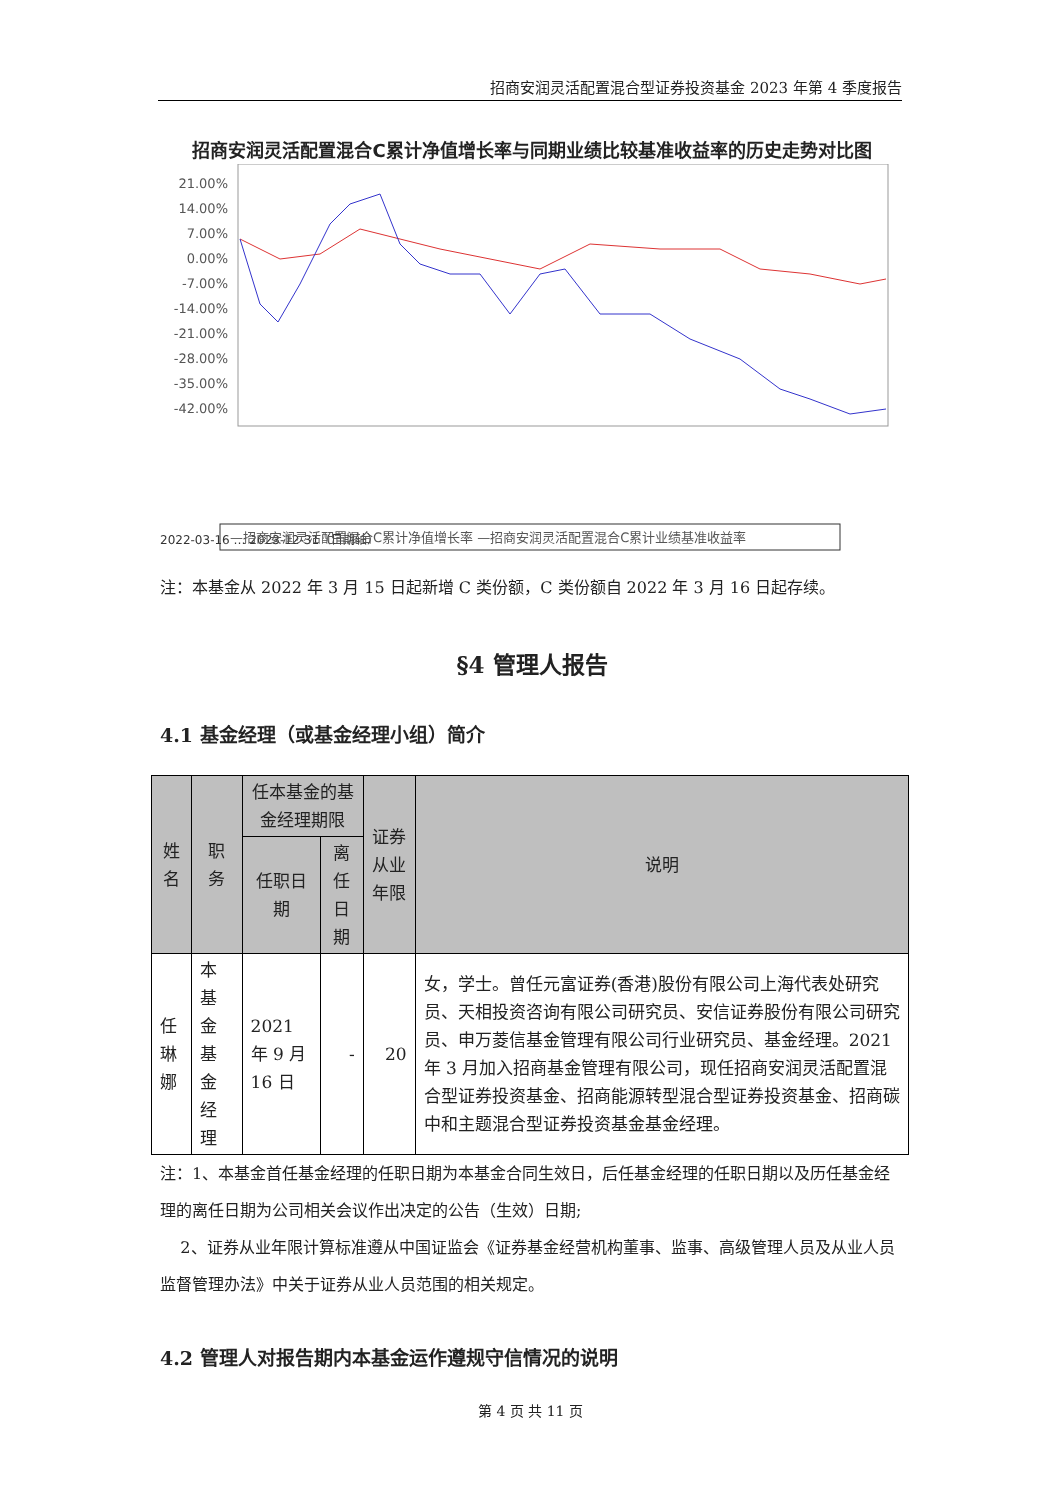招商安润灵活配置混合型证券投资基金 2023 年第 4 季度报告
招商安润灵活配置混合C累计净值增长率与同期业绩比较基准收益率的历史走势对比图
21.00%
14.00%
7.00%
0.00%
-7.00%
-14.00%
-21.00%
-28.00%
-35.00%
-42.00%
2022-03-16 … 2023-12-31（日期轴）
—招商安润灵活配置混合C累计净值增长率 —招商安润灵活配置混合C累计业绩基准收益率
注：本基金从 2022 年 3 月 15 日起新增 C 类份额，C 类份额自 2022 年 3 月 16 日起存续。
§4 管理人报告
4.1 基金经理（或基金经理小组）简介
| 姓名 | 职务 | 任本基金的基金经理期限 | | 证券从业年限 | 说明 |
| --- | --- | --- | --- | --- | --- |
| | | 任职日期 | 离任日期 | | |
| 任琳娜 | 本基金基金经理 | 2021 年 9 月 16 日 | - | 20 | 女，学士。曾任元富证券(香港)股份有限公司上海代表处研究员、天相投资咨询有限公司研究员、安信证券股份有限公司研究员、申万菱信基金管理有限公司行业研究员、基金经理。2021 年 3 月加入招商基金管理有限公司，现任招商安润灵活配置混合型证券投资基金、招商能源转型混合型证券投资基金、招商碳中和主题混合型证券投资基金基金经理。 |
注：1、本基金首任基金经理的任职日期为本基金合同生效日，后任基金经理的任职日期以及历任基金经理的离任日期为公司相关会议作出决定的公告（生效）日期;
2、证券从业年限计算标准遵从中国证监会《证券基金经营机构董事、监事、高级管理人员及从业人员监督管理办法》中关于证券从业人员范围的相关规定。
4.2 管理人对报告期内本基金运作遵规守信情况的说明
第 4 页 共 11 页